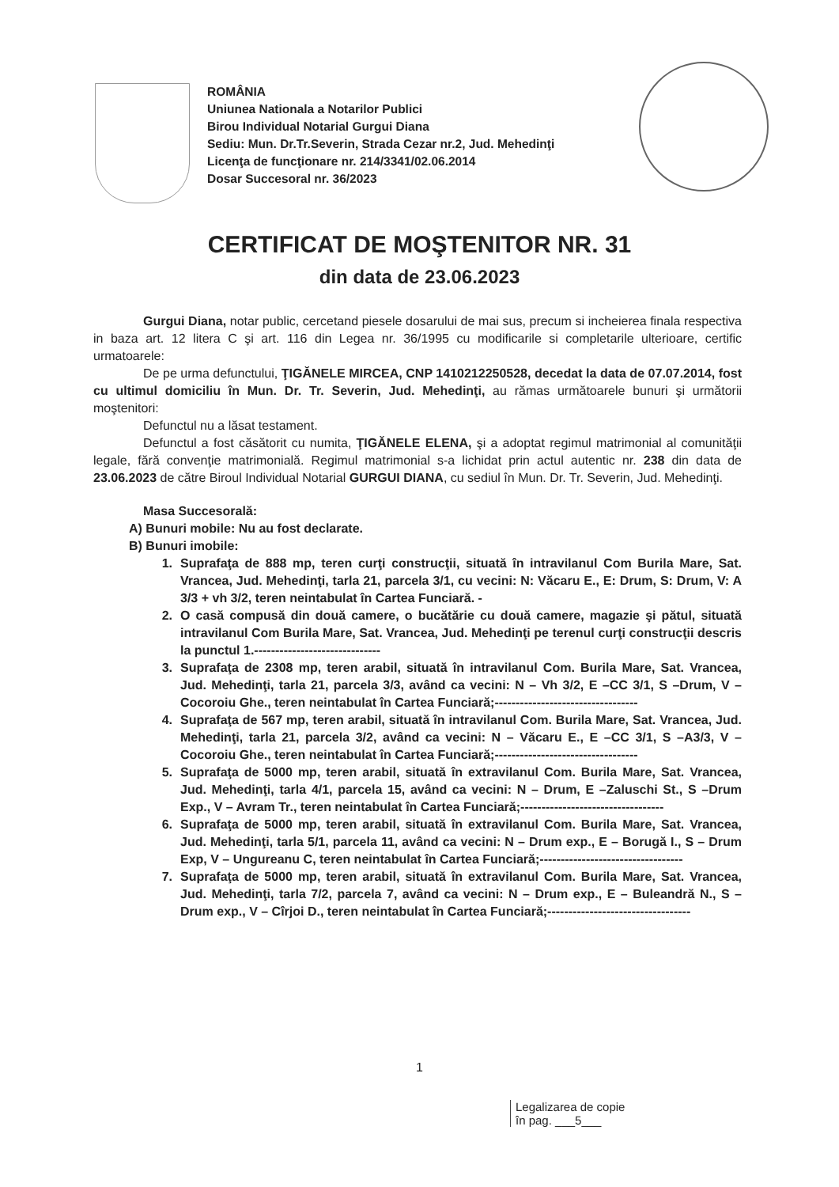ROMÂNIA
Uniunea Nationala a Notarilor Publici
Birou Individual Notarial Gurgui Diana
Sediu: Mun. Dr.Tr.Severin, Strada Cezar nr.2, Jud. Mehedinţi
Licenţa de funcţionare nr. 214/3341/02.06.2014
Dosar Succesoral nr. 36/2023
CERTIFICAT DE MOŞTENITOR NR. 31
din data de 23.06.2023
Gurgui Diana, notar public, cercetand piesele dosarului de mai sus, precum si incheierea finala respectiva in baza art. 12 litera C şi art. 116 din Legea nr. 36/1995 cu modificarile si completarile ulterioare, certific urmatoarele:
De pe urma defunctului, ŢIGĂNELE MIRCEA, CNP 1410212250528, decedat la data de 07.07.2014, fost cu ultimul domiciliu în Mun. Dr. Tr. Severin, Jud. Mehedinţi, au rămas următoarele bunuri şi următorii moştenitori:
Defunctul nu a lăsat testament.
Defunctul a fost căsătorit cu numita, ŢIGĂNELE ELENA, şi a adoptat regimul matrimonial al comunităţii legale, fără convenţie matrimonială. Regimul matrimonial s-a lichidat prin actul autentic nr. 238 din data de 23.06.2023 de către Biroul Individual Notarial GURGUI DIANA, cu sediul în Mun. Dr. Tr. Severin, Jud. Mehedinţi.
Masa Succesorală:
A) Bunuri mobile: Nu au fost declarate.
B) Bunuri imobile:
1. Suprafaţa de 888 mp, teren curţi construcţii, situată în intravilanul Com Burila Mare, Sat. Vrancea, Jud. Mehedinţi, tarla 21, parcela 3/1, cu vecini: N: Văcaru E., E: Drum, S: Drum, V: A 3/3 + vh 3/2, teren neintabulat în Cartea Funciară. -
2. O casă compusă din două camere, o bucătărie cu două camere, magazie şi pătul, situată intravilanul Com Burila Mare, Sat. Vrancea, Jud. Mehedinţi pe terenul curţi construcţii descris la punctul 1.------------------------------
3. Suprafaţa de 2308 mp, teren arabil, situată în intravilanul Com. Burila Mare, Sat. Vrancea, Jud. Mehedinţi, tarla 21, parcela 3/3, având ca vecini: N – Vh 3/2, E –CC 3/1, S –Drum, V – Cocoroiu Ghe., teren neintabulat în Cartea Funciară;----------------------------------
4. Suprafaţa de 567 mp, teren arabil, situată în intravilanul Com. Burila Mare, Sat. Vrancea, Jud. Mehedinţi, tarla 21, parcela 3/2, având ca vecini: N – Văcaru E., E –CC 3/1, S –A3/3, V – Cocoroiu Ghe., teren neintabulat în Cartea Funciară;----------------------------------
5. Suprafaţa de 5000 mp, teren arabil, situată în extravilanul Com. Burila Mare, Sat. Vrancea, Jud. Mehedinţi, tarla 4/1, parcela 15, având ca vecini: N – Drum, E –Zaluschi St., S –Drum Exp., V – Avram Tr., teren neintabulat în Cartea Funciară;----------------------------------
6. Suprafaţa de 5000 mp, teren arabil, situată în extravilanul Com. Burila Mare, Sat. Vrancea, Jud. Mehedinţi, tarla 5/1, parcela 11, având ca vecini: N – Drum exp., E – Borugă I., S – Drum Exp, V – Ungureanu C, teren neintabulat în Cartea Funciară;----------------------------------
7. Suprafaţa de 5000 mp, teren arabil, situată în extravilanul Com. Burila Mare, Sat. Vrancea, Jud. Mehedinţi, tarla 7/2, parcela 7, având ca vecini: N – Drum exp., E – Buleandră N., S – Drum exp., V – Cîrjoi D., teren neintabulat în Cartea Funciară;----------------------------------
1
Legalizarea de copie
în pag. ___5___